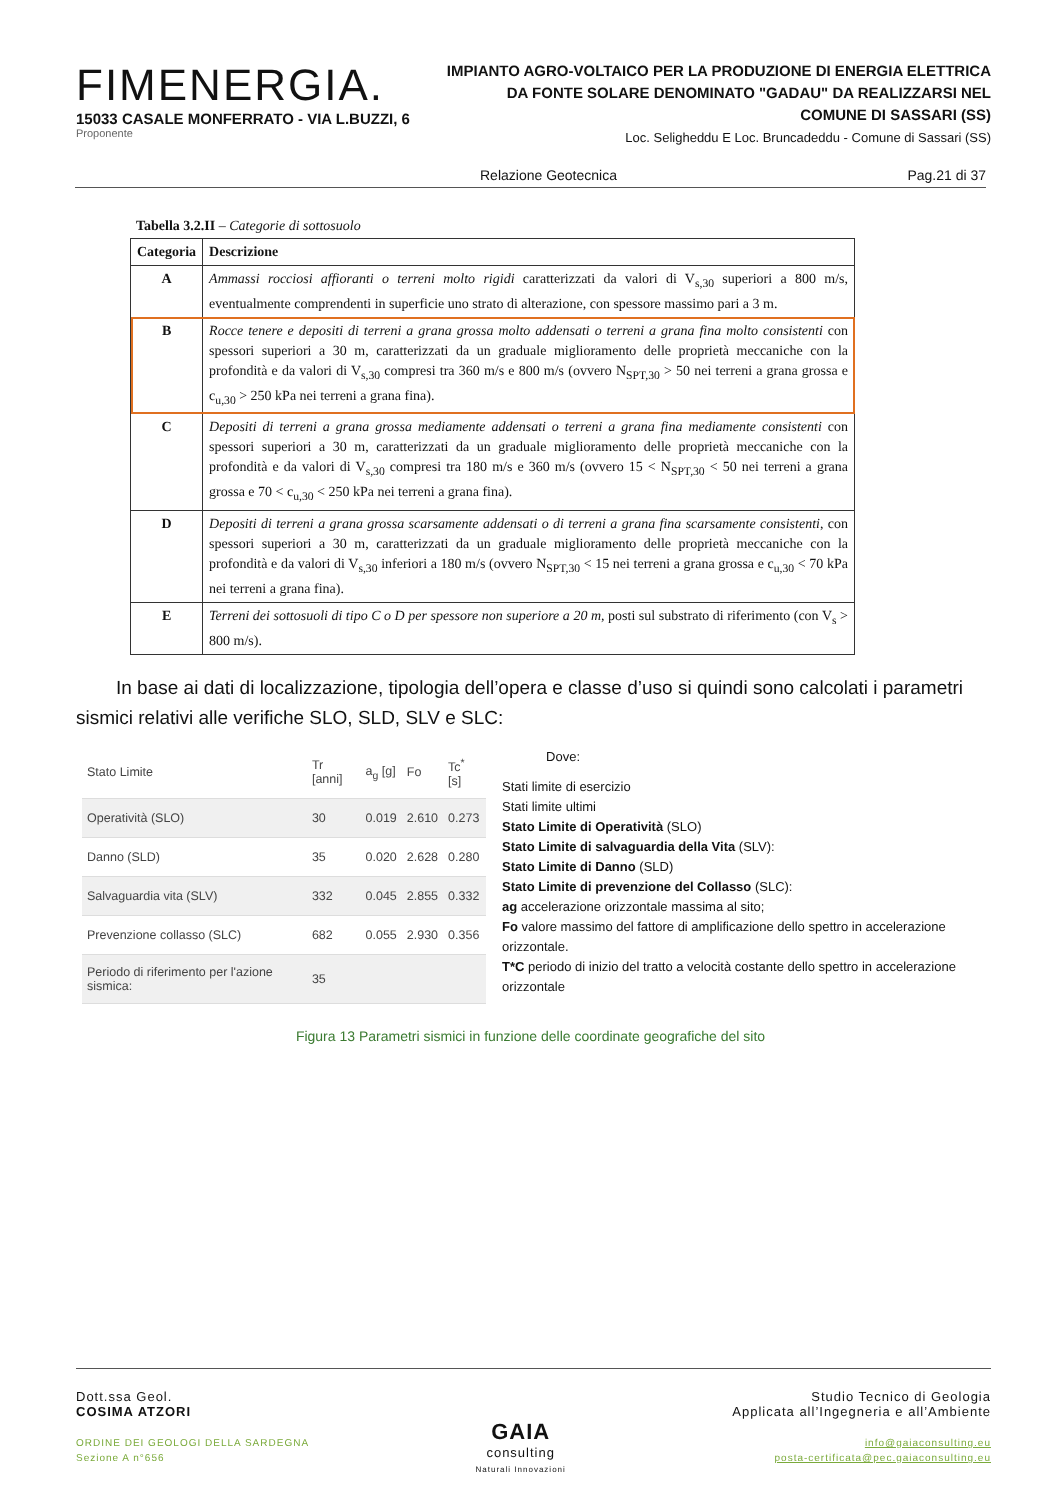FIMENERGIA.
15033 CASALE MONFERRATO - VIA L.BUZZI, 6
Proponente
IMPIANTO AGRO-VOLTAICO PER LA PRODUZIONE DI ENERGIA ELETTRICA
DA FONTE SOLARE DENOMINATO "GADAU" DA REALIZZARSI NEL
COMUNE DI SASSARI (SS)
Loc. Seligheddu E Loc. Bruncadeddu - Comune di Sassari (SS)
Relazione Geotecnica Pag.21 di 37
Tabella 3.2.II – Categorie di sottosuolo
| Categoria | Descrizione |
| --- | --- |
| A | Ammassi rocciosi affioranti o terreni molto rigidi caratterizzati da valori di V<sub>s,30</sub> superiori a 800 m/s, eventualmente comprendenti in superficie uno strato di alterazione, con spessore massimo pari a 3 m. |
| B | Rocce tenere e depositi di terreni a grana grossa molto addensati o terreni a grana fina molto consistenti con spessori superiori a 30 m, caratterizzati da un graduale miglioramento delle proprietà meccaniche con la profondità e da valori di V<sub>s,30</sub> compresi tra 360 m/s e 800 m/s (ovvero N<sub>SPT,30</sub> > 50 nei terreni a grana grossa e c<sub>u,30</sub> > 250 kPa nei terreni a grana fina). |
| C | Depositi di terreni a grana grossa mediamente addensati o terreni a grana fina mediamente consistenti con spessori superiori a 30 m, caratterizzati da un graduale miglioramento delle proprietà meccaniche con la profondità e da valori di V<sub>s,30</sub> compresi tra 180 m/s e 360 m/s (ovvero 15 < N<sub>SPT,30</sub> < 50 nei terreni a grana grossa e 70 < c<sub>u,30</sub> < 250 kPa nei terreni a grana fina). |
| D | Depositi di terreni a grana grossa scarsamente addensati o di terreni a grana fina scarsamente consistenti , con spessori superiori a 30 m, caratterizzati da un graduale miglioramento delle proprietà meccaniche con la profondità e da valori di V<sub>s,30</sub> inferiori a 180 m/s (ovvero N<sub>SPT,30</sub> < 15 nei terreni a grana grossa e c<sub>u,30</sub> < 70 kPa nei terreni a grana fina). |
| E | Terreni dei sottosuoli di tipo C o D per spessore non superiore a 20 m, posti sul substrato di riferimento (con V<sub>s</sub> > 800 m/s). |
In base ai dati di localizzazione, tipologia dell’opera e classe d’uso si quindi sono calcolati i parametri sismici relativi alle verifiche SLO, SLD, SLV e SLC:
| Stato Limite | Tr [anni] | a<sub>g</sub> [g] | Fo | Tc<sup>*</sup> [s] |
| Operatività (SLO) | 30 | 0.019 | 2.610 | 0.273 |
| Danno (SLD) | 35 | 0.020 | 2.628 | 0.280 |
| Salvaguardia vita (SLV) | 332 | 0.045 | 2.855 | 0.332 |
| Prevenzione collasso (SLC) | 682 | 0.055 | 2.930 | 0.356 |
| Periodo di riferimento per l'azione sismica: | 35 | | | |
Dove:
Stati limite di esercizio
Stati limite ultimi
Stato Limite di Operatività (SLO)
Stato Limite di salvaguardia della Vita (SLV):
Stato Limite di Danno (SLD)
Stato Limite di prevenzione del Collasso (SLC):
ag accelerazione orizzontale massima al sito;
Fo valore massimo del fattore di amplificazione dello spettro in accelerazione orizzontale.
T*C periodo di inizio del tratto a velocità costante dello spettro in accelerazione orizzontale
Figura 13 Parametri sismici in funzione delle coordinate geografiche del sito
Dott.ssa Geol.
COSIMA ATZORI
ORDINE DEI GEOLOGI DELLA SARDEGNA
Sezione A n°656
GAIA
consulting
Naturali Innovazioni
Studio Tecnico di Geologia
Applicata all’Ingegneria e all’Ambiente
info@gaiaconsulting.eu
posta-certificata@pec.gaiaconsulting.eu